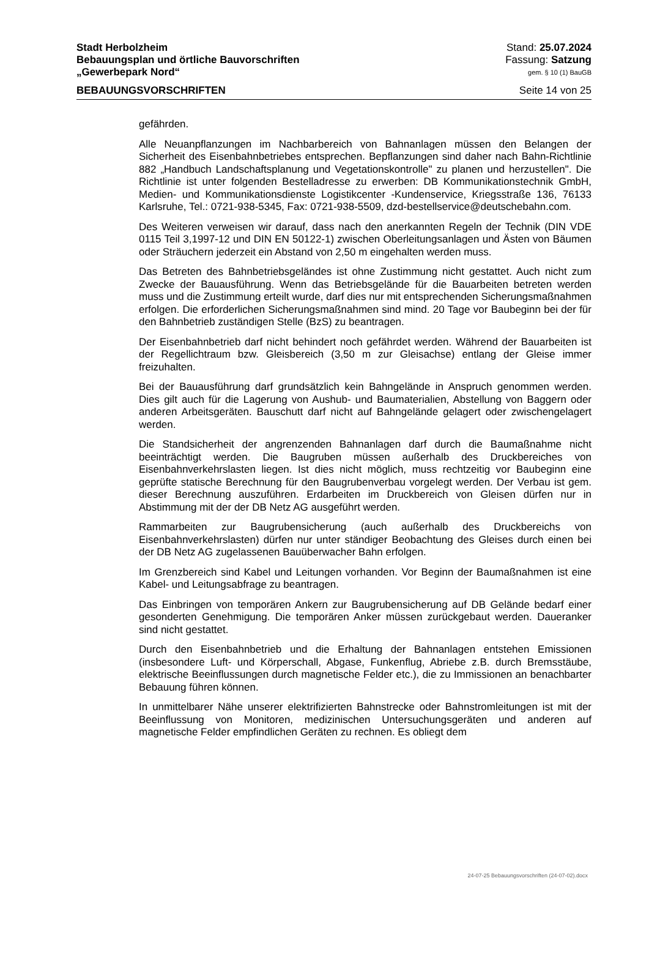Stadt Herbolzheim Stand: 25.07.2024
Bebauungsplan und örtliche Bauvorschriften Fassung: Satzung
„Gewerbepark Nord“gem. § 10 (1) BauGB
BEBAUUNGSVORSCHRIFTEN Seite 14 von 25
gefährden.
Alle Neuanpflanzungen im Nachbarbereich von Bahnanlagen müssen den Belangen der Sicherheit des Eisenbahnbetriebes entsprechen. Bepflanzungen sind daher nach Bahn-Richtlinie 882 „Handbuch Landschaftsplanung und Vegetationskontrolle" zu planen und herzustellen". Die Richtlinie ist unter folgenden Bestelladresse zu erwerben: DB Kommunikationstechnik GmbH, Medien- und Kommunikationsdienste Logistikcenter -Kundenservice, Kriegsstraße 136, 76133 Karlsruhe, Tel.: 0721-938-5345, Fax: 0721-938-5509, dzd-bestellservice@deutschebahn.com.
Des Weiteren verweisen wir darauf, dass nach den anerkannten Regeln der Technik (DIN VDE 0115 Teil 3,1997-12 und DIN EN 50122-1) zwischen Oberleitungsanlagen und Ästen von Bäumen oder Sträuchern jederzeit ein Abstand von 2,50 m eingehalten werden muss.
Das Betreten des Bahnbetriebsgeländes ist ohne Zustimmung nicht gestattet. Auch nicht zum Zwecke der Bauausführung. Wenn das Betriebsgelände für die Bauarbeiten betreten werden muss und die Zustimmung erteilt wurde, darf dies nur mit entsprechenden Sicherungsmaßnahmen erfolgen. Die erforderlichen Sicherungsmaßnahmen sind mind. 20 Tage vor Baubeginn bei der für den Bahnbetrieb zuständigen Stelle (BzS) zu beantragen.
Der Eisenbahnbetrieb darf nicht behindert noch gefährdet werden. Während der Bauarbeiten ist der Regellichtraum bzw. Gleisbereich (3,50 m zur Gleisachse) entlang der Gleise immer freizuhalten.
Bei der Bauausführung darf grundsätzlich kein Bahngelände in Anspruch genommen werden. Dies gilt auch für die Lagerung von Aushub- und Baumaterialien, Abstellung von Baggern oder anderen Arbeitsgeräten. Bauschutt darf nicht auf Bahngelände gelagert oder zwischengelagert werden.
Die Standsicherheit der angrenzenden Bahnanlagen darf durch die Baumaßnahme nicht beeinträchtigt werden. Die Baugruben müssen außerhalb des Druckbereiches von Eisenbahnverkehrslasten liegen. Ist dies nicht möglich, muss rechtzeitig vor Baubeginn eine geprüfte statische Berechnung für den Baugrubenverbau vorgelegt werden. Der Verbau ist gem. dieser Berechnung auszuführen. Erdarbeiten im Druckbereich von Gleisen dürfen nur in Abstimmung mit der der DB Netz AG ausgeführt werden.
Rammarbeiten zur Baugrubensicherung (auch außerhalb des Druckbereichs von Eisenbahnverkehrslasten) dürfen nur unter ständiger Beobachtung des Gleises durch einen bei der DB Netz AG zugelassenen Bauüberwacher Bahn erfolgen.
Im Grenzbereich sind Kabel und Leitungen vorhanden. Vor Beginn der Baumaßnahmen ist eine Kabel- und Leitungsabfrage zu beantragen.
Das Einbringen von temporären Ankern zur Baugrubensicherung auf DB Gelände bedarf einer gesonderten Genehmigung. Die temporären Anker müssen zurückgebaut werden. Daueranker sind nicht gestattet.
Durch den Eisenbahnbetrieb und die Erhaltung der Bahnanlagen entstehen Emissionen (insbesondere Luft- und Körperschall, Abgase, Funkenflug, Abriebe z.B. durch Bremsstäube, elektrische Beeinflussungen durch magnetische Felder etc.), die zu Immissionen an benachbarter Bebauung führen können.
In unmittelbarer Nähe unserer elektrifizierten Bahnstrecke oder Bahnstromleitungen ist mit der Beeinflussung von Monitoren, medizinischen Untersuchungsgeräten und anderen auf magnetische Felder empfindlichen Geräten zu rechnen. Es obliegt dem
24-07-25 Bebauungsvorschriften (24-07-02).docx